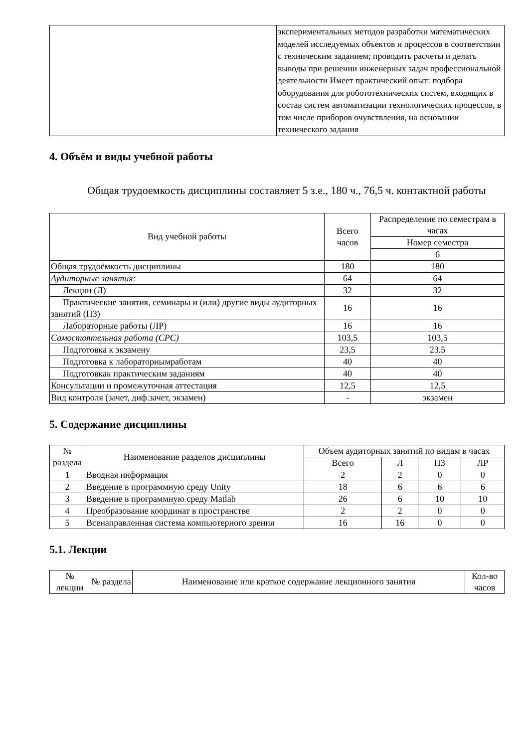| | экспериментальных методов разработки математических моделей исследуемых объектов и процессов в соответствии с техническим заданием; проводить расчеты и делать выводы при решении инженерных задач профессиональной деятельности Имеет практический опыт: подбора оборудования для робототехнических систем, входящих в состав систем автоматизации технологических процессов, в том числе приборов очувствления, на основании технического задания |
4. Объём и виды учебной работы
Общая трудоемкость дисциплины составляет 5 з.е., 180 ч., 76,5 ч. контактной работы
| Вид учебной работы | Всего часов | Распределение по семестрам в часах |
| --- | --- | --- |
| | | Номер семестра |
| | | 6 |
| Общая трудоёмкость дисциплины | 180 | 180 |
| Аудиторные занятия: | 64 | 64 |
| Лекции (Л) | 32 | 32 |
| Практические занятия, семинары и (или) другие виды аудиторных занятий (ПЗ) | 16 | 16 |
| Лабораторные работы (ЛР) | 16 | 16 |
| Самостоятельная работа (СРС) | 103,5 | 103,5 |
| Подготовка к экзамену | 23,5 | 23.5 |
| Подготовка к лабораторнымработам | 40 | 40 |
| Подготовкак практическим заданиям | 40 | 40 |
| Консультации и промежуточная аттестация | 12,5 | 12,5 |
| Вид контроля (зачет, диф.зачет, экзамен) | - | экзамен |
5. Содержание дисциплины
| № раздела | Наименование разделов дисциплины | Объем аудиторных занятий по видам в часах | | | |
| --- | --- | --- | --- | --- | --- |
| | | Всего | Л | ПЗ | ЛР |
| 1 | Вводная информация | 2 | 2 | 0 | 0 |
| 2 | Введение в программную среду Unity | 18 | 6 | 6 | 6 |
| 3 | Введение в программную среду Matlab | 26 | 6 | 10 | 10 |
| 4 | Преобразование координат в пространстве | 2 | 2 | 0 | 0 |
| 5 | Всенаправленная система компьютерного зрения | 16 | 16 | 0 | 0 |
5.1. Лекции
| № лекции | № раздела | Наименование или краткое содержание лекционного занятия | Кол-во часов |
| --- | --- | --- | --- |